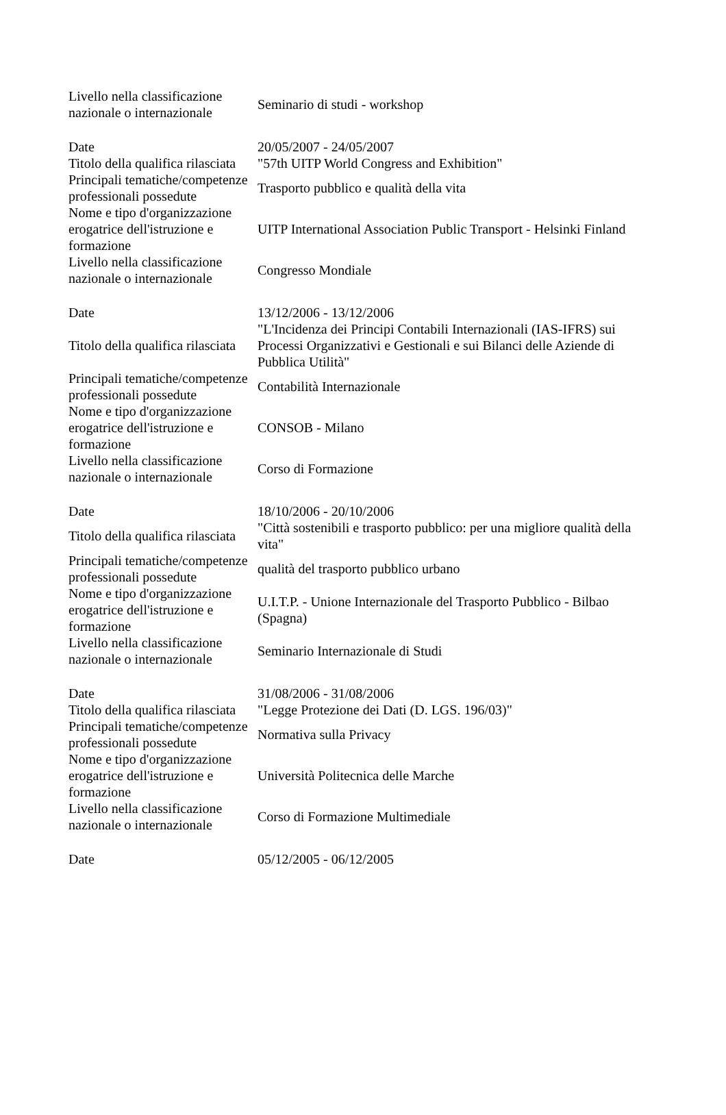| Livello nella classificazione nazionale o internazionale | Seminario di studi - workshop |
| Date | 20/05/2007 - 24/05/2007 |
| Titolo della qualifica rilasciata | "57th UITP World Congress and Exhibition" |
| Principali tematiche/competenze professionali possedute | Trasporto pubblico e qualità della vita |
| Nome e tipo d'organizzazione erogatrice dell'istruzione e formazione | UITP International Association Public Transport - Helsinki Finland |
| Livello nella classificazione nazionale o internazionale | Congresso Mondiale |
| Date | 13/12/2006 - 13/12/2006 |
| Titolo della qualifica rilasciata | "L'Incidenza dei Principi Contabili Internazionali (IAS-IFRS) sui Processi Organizzativi e Gestionali e sui Bilanci delle Aziende di Pubblica Utilità" |
| Principali tematiche/competenze professionali possedute | Contabilità Internazionale |
| Nome e tipo d'organizzazione erogatrice dell'istruzione e formazione | CONSOB - Milano |
| Livello nella classificazione nazionale o internazionale | Corso di Formazione |
| Date | 18/10/2006 - 20/10/2006 |
| Titolo della qualifica rilasciata | "Città sostenibili e trasporto pubblico: per una migliore qualità della vita" |
| Principali tematiche/competenze professionali possedute | qualità del trasporto pubblico urbano |
| Nome e tipo d'organizzazione erogatrice dell'istruzione e formazione | U.I.T.P. - Unione Internazionale del Trasporto Pubblico - Bilbao (Spagna) |
| Livello nella classificazione nazionale o internazionale | Seminario Internazionale di Studi |
| Date | 31/08/2006 - 31/08/2006 |
| Titolo della qualifica rilasciata | "Legge Protezione dei Dati (D. LGS. 196/03)" |
| Principali tematiche/competenze professionali possedute | Normativa sulla Privacy |
| Nome e tipo d'organizzazione erogatrice dell'istruzione e formazione | Università Politecnica delle Marche |
| Livello nella classificazione nazionale o internazionale | Corso di Formazione Multimediale |
| Date | 05/12/2005 - 06/12/2005 |